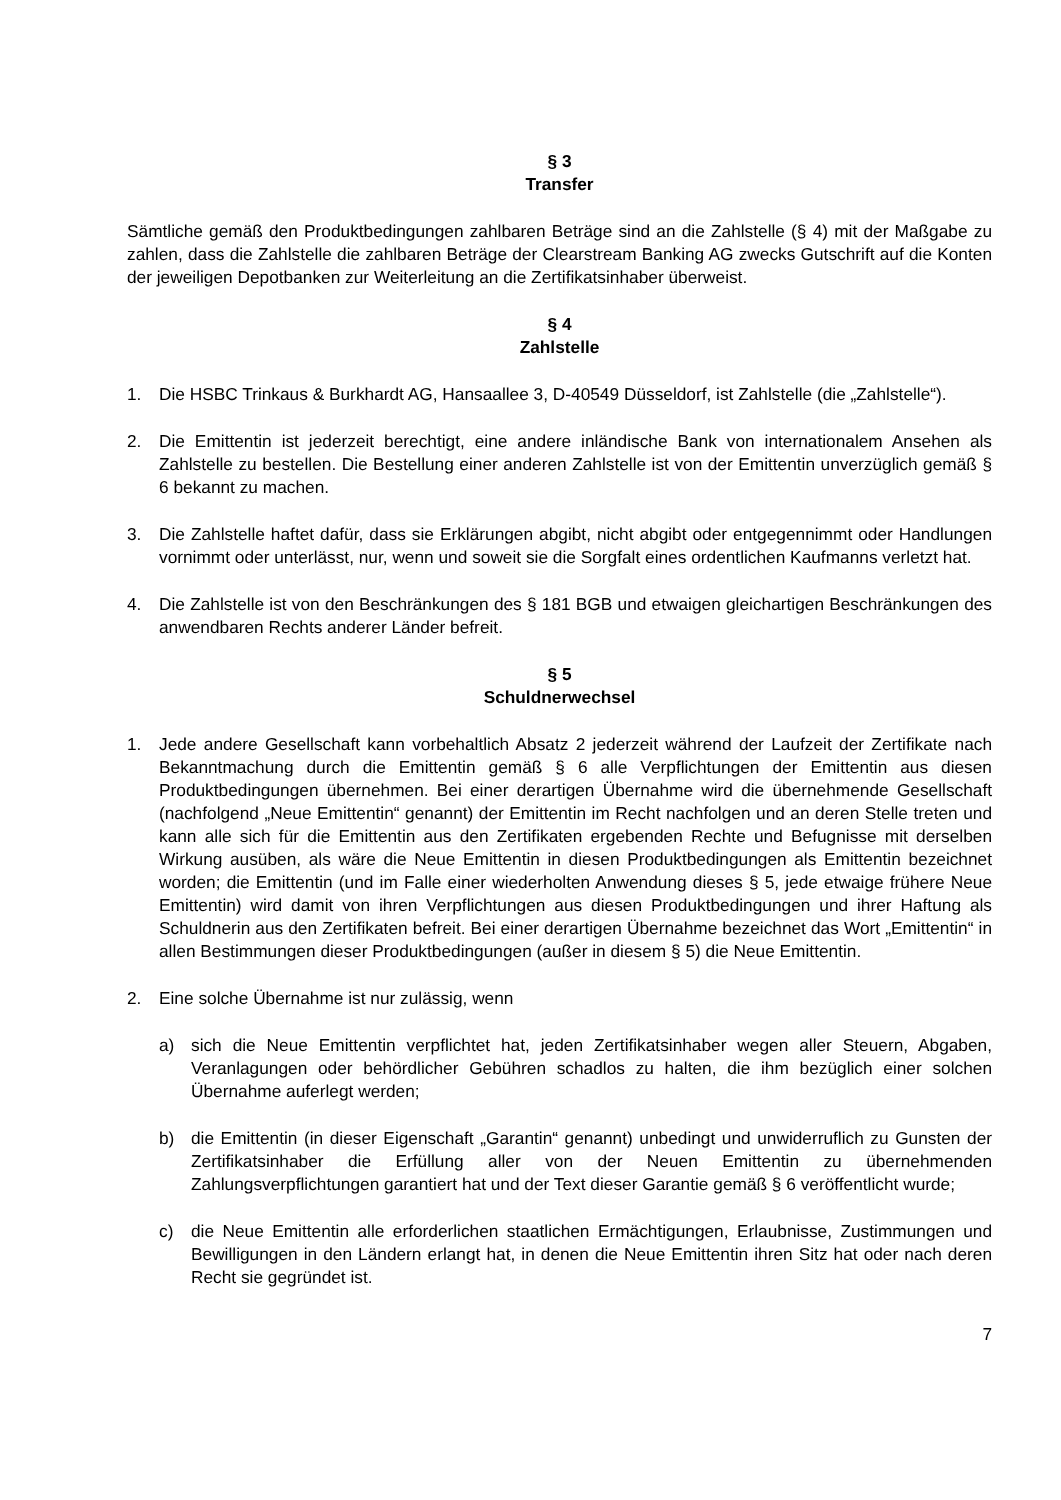§ 3
Transfer
Sämtliche gemäß den Produktbedingungen zahlbaren Beträge sind an die Zahlstelle (§ 4) mit der Maßgabe zu zahlen, dass die Zahlstelle die zahlbaren Beträge der Clearstream Banking AG zwecks Gutschrift auf die Konten der jeweiligen Depotbanken zur Weiterleitung an die Zertifikatsinhaber überweist.
§ 4
Zahlstelle
1. Die HSBC Trinkaus & Burkhardt AG, Hansaallee 3, D-40549 Düsseldorf, ist Zahlstelle (die „Zahlstelle“).
2. Die Emittentin ist jederzeit berechtigt, eine andere inländische Bank von internationalem Ansehen als Zahlstelle zu bestellen. Die Bestellung einer anderen Zahlstelle ist von der Emittentin unverzüglich gemäß § 6 bekannt zu machen.
3. Die Zahlstelle haftet dafür, dass sie Erklärungen abgibt, nicht abgibt oder entgegennimmt oder Handlungen vornimmt oder unterlässt, nur, wenn und soweit sie die Sorgfalt eines ordentlichen Kaufmanns verletzt hat.
4. Die Zahlstelle ist von den Beschränkungen des § 181 BGB und etwaigen gleichartigen Beschränkungen des anwendbaren Rechts anderer Länder befreit.
§ 5
Schuldnerwechsel
1. Jede andere Gesellschaft kann vorbehaltlich Absatz 2 jederzeit während der Laufzeit der Zertifikate nach Bekanntmachung durch die Emittentin gemäß § 6 alle Verpflichtungen der Emittentin aus diesen Produktbedingungen übernehmen. Bei einer derartigen Übernahme wird die übernehmende Gesellschaft (nachfolgend „Neue Emittentin“ genannt) der Emittentin im Recht nachfolgen und an deren Stelle treten und kann alle sich für die Emittentin aus den Zertifikaten ergebenden Rechte und Befugnisse mit derselben Wirkung ausüben, als wäre die Neue Emittentin in diesen Produktbedingungen als Emittentin bezeichnet worden; die Emittentin (und im Falle einer wiederholten Anwendung dieses § 5, jede etwaige frühere Neue Emittentin) wird damit von ihren Verpflichtungen aus diesen Produktbedingungen und ihrer Haftung als Schuldnerin aus den Zertifikaten befreit. Bei einer derartigen Übernahme bezeichnet das Wort „Emittentin“ in allen Bestimmungen dieser Produktbedingungen (außer in diesem § 5) die Neue Emittentin.
2. Eine solche Übernahme ist nur zulässig, wenn
a) sich die Neue Emittentin verpflichtet hat, jeden Zertifikatsinhaber wegen aller Steuern, Abgaben, Veranlagungen oder behördlicher Gebühren schadlos zu halten, die ihm bezüglich einer solchen Übernahme auferlegt werden;
b) die Emittentin (in dieser Eigenschaft „Garantin“ genannt) unbedingt und unwiderruflich zu Gunsten der Zertifikatsinhaber die Erfüllung aller von der Neuen Emittentin zu übernehmenden Zahlungsverpflichtungen garantiert hat und der Text dieser Garantie gemäß § 6 veröffentlicht wurde;
c) die Neue Emittentin alle erforderlichen staatlichen Ermächtigungen, Erlaubnisse, Zustimmungen und Bewilligungen in den Ländern erlangt hat, in denen die Neue Emittentin ihren Sitz hat oder nach deren Recht sie gegründet ist.
7